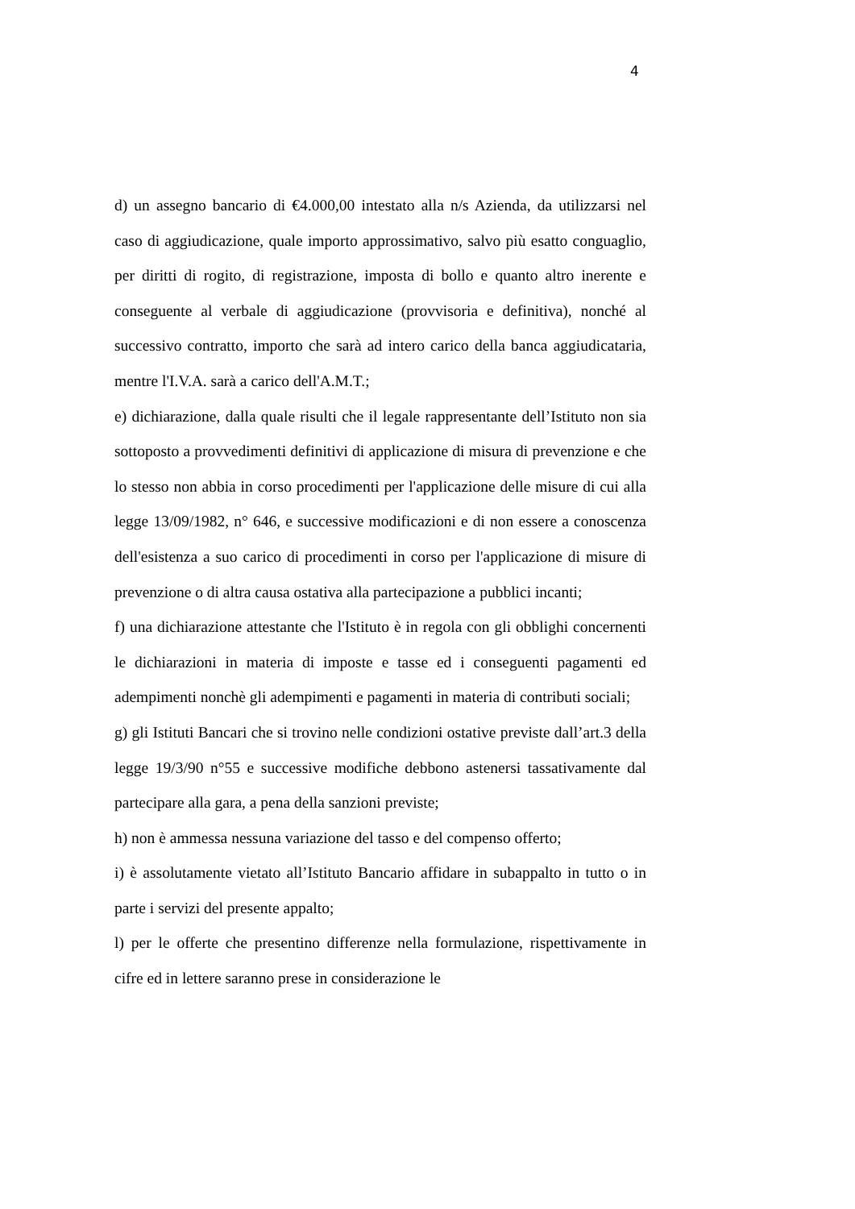4
d) un assegno bancario di €4.000,00 intestato alla n/s Azienda, da utilizzarsi nel caso di aggiudicazione, quale importo approssimativo, salvo più esatto conguaglio, per diritti di rogito, di registrazione, imposta di bollo e quanto altro inerente e conseguente al verbale di aggiudicazione (provvisoria e definitiva), nonché al successivo contratto, importo che sarà ad intero carico della banca aggiudicataria, mentre l'I.V.A. sarà a carico dell'A.M.T.;
e) dichiarazione, dalla quale risulti che il legale rappresentante dell’Istituto non sia sottoposto a provvedimenti definitivi di applicazione di misura di prevenzione e che lo stesso non abbia in corso procedimenti per l'applicazione delle misure di cui alla legge 13/09/1982, n° 646, e successive modificazioni e di non essere a conoscenza dell'esistenza a suo carico di procedimenti in corso per l'applicazione di misure di prevenzione o di altra causa ostativa alla partecipazione a pubblici incanti;
f) una dichiarazione attestante che l'Istituto è in regola con gli obblighi concernenti le dichiarazioni in materia di imposte e tasse ed i conseguenti pagamenti ed adempimenti nonchè gli adempimenti e pagamenti in materia di contributi sociali;
g) gli Istituti Bancari che si trovino nelle condizioni ostative previste dall’art.3 della legge 19/3/90 n°55 e successive modifiche debbono astenersi tassativamente dal partecipare alla gara, a pena della sanzioni previste;
h) non è ammessa nessuna variazione del tasso e del compenso offerto;
i) è assolutamente vietato all’Istituto Bancario affidare in subappalto in tutto o in parte i servizi del presente appalto;
l) per le offerte che presentino differenze nella formulazione, rispettivamente in cifre ed in lettere saranno prese in considerazione le